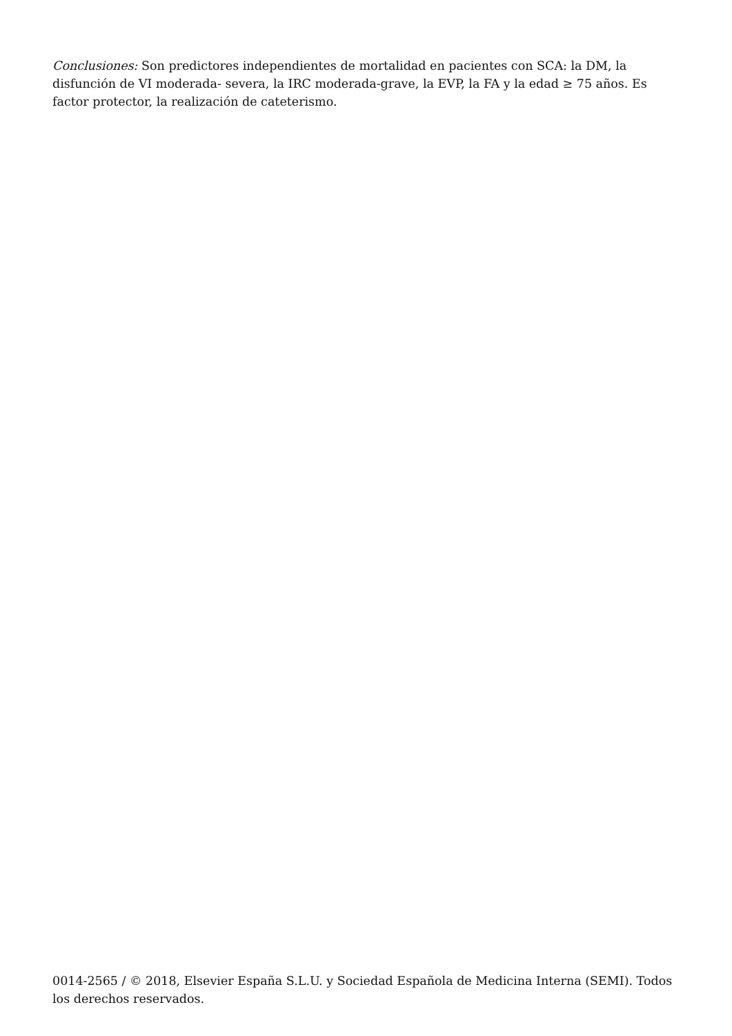Conclusiones: Son predictores independientes de mortalidad en pacientes con SCA: la DM, la disfunción de VI moderada- severa, la IRC moderada-grave, la EVP, la FA y la edad ≥ 75 años. Es factor protector, la realización de cateterismo.
0014-2565 / © 2018, Elsevier España S.L.U. y Sociedad Española de Medicina Interna (SEMI). Todos los derechos reservados.